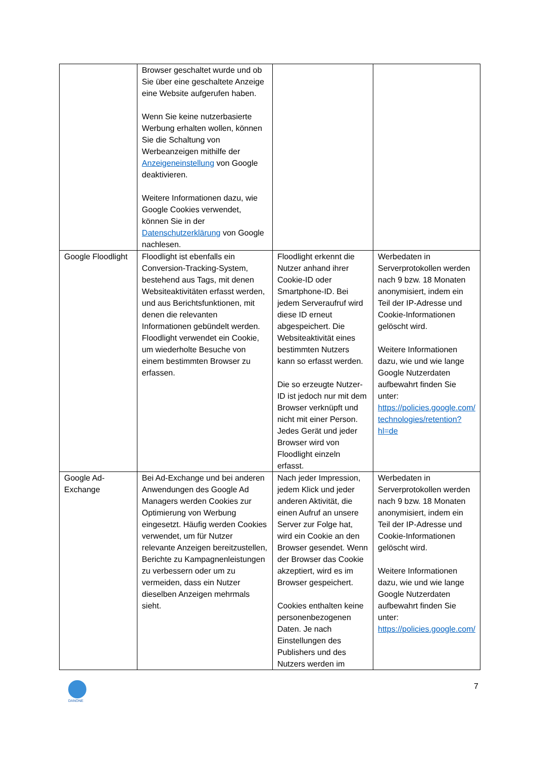| | Browser geschaltet wurde und ob Sie über eine geschaltete Anzeige eine Website aufgerufen haben. Wenn Sie keine nutzerbasierte Werbung erhalten wollen, können Sie die Schaltung von Werbeanzeigen mithilfe der Anzeigeneinstellung von Google deaktivieren. Weitere Informationen dazu, wie Google Cookies verwendet, können Sie in der Datenschutzerklärung von Google nachlesen. | | |
| Google Floodlight | Floodlight ist ebenfalls ein Conversion-Tracking-System, bestehend aus Tags, mit denen Websiteaktivitäten erfasst werden, und aus Berichtsfunktionen, mit denen die relevanten Informationen gebündelt werden. Floodlight verwendet ein Cookie, um wiederholte Besuche von einem bestimmten Browser zu erfassen. | Floodlight erkennt die Nutzer anhand ihrer Cookie-ID oder Smartphone-ID. Bei jedem Serveraufruf wird diese ID erneut abgespeichert. Die Websiteaktivität eines bestimmten Nutzers kann so erfasst werden. Die so erzeugte Nutzer-ID ist jedoch nur mit dem Browser verknüpft und nicht mit einer Person. Jedes Gerät und jeder Browser wird von Floodlight einzeln erfasst. | Werbedaten in Serverprotokollen werden nach 9 bzw. 18 Monaten anonymisiert, indem ein Teil der IP-Adresse und Cookie-Informationen gelöscht wird. Weitere Informationen dazu, wie und wie lange Google Nutzerdaten aufbewahrt finden Sie unter: https://policies.google.com/ technologies/retention?hl=de |
| Google Ad-Exchange | Bei Ad-Exchange und bei anderen Anwendungen des Google Ad Managers werden Cookies zur Optimierung von Werbung eingesetzt. Häufig werden Cookies verwendet, um für Nutzer relevante Anzeigen bereitzustellen, Berichte zu Kampagnenleistungen zu verbessern oder um zu vermeiden, dass ein Nutzer dieselben Anzeigen mehrmals sieht. | Nach jeder Impression, jedem Klick und jeder anderen Aktivität, die einen Aufruf an unsere Server zur Folge hat, wird ein Cookie an den Browser gesendet. Wenn der Browser das Cookie akzeptiert, wird es im Browser gespeichert. Cookies enthalten keine personenbezogenen Daten. Je nach Einstellungen des Publishers und des Nutzers werden im | Werbedaten in Serverprotokollen werden nach 9 bzw. 18 Monaten anonymisiert, indem ein Teil der IP-Adresse und Cookie-Informationen gelöscht wird. Weitere Informationen dazu, wie und wie lange Google Nutzerdaten aufbewahrt finden Sie unter: https://policies.google.com/ |
DANONE
7